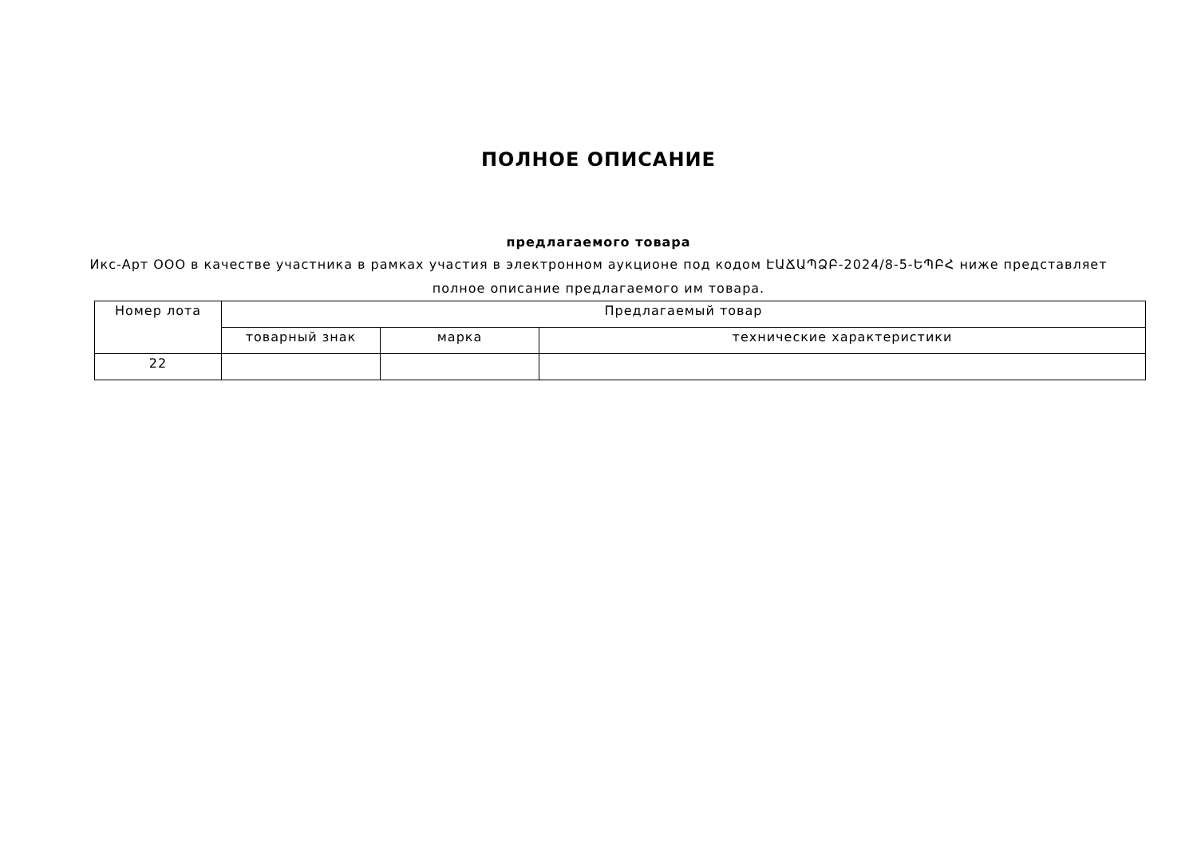ПОЛНОЕ ОПИСАНИЕ
предлагаемого товара
Икс-Арт ООО в качестве участника в рамках участия в электронном аукционе под кодом ԷԱՃԱՊՁԲ-2024/8-5-ԵՊԲՀ ниже представляет полное описание предлагаемого им товара.
| Номер лота | Предлагаемый товар | | |
| --- | --- | --- | --- |
| | товарный знак | марка | технические характеристики |
| 22 | | | |